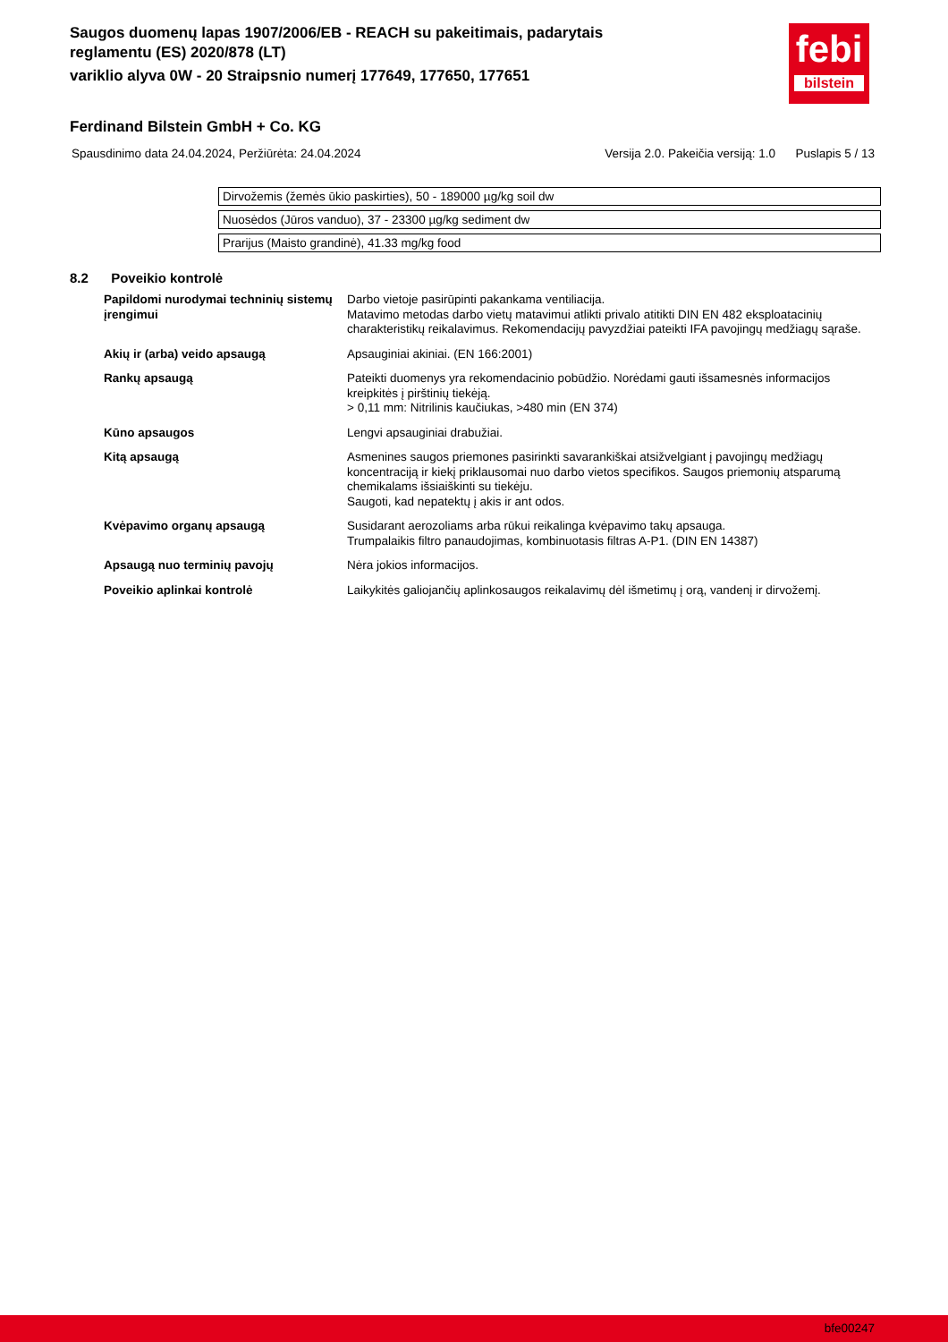Saugos duomenų lapas 1907/2006/EB - REACH su pakeitimais, padarytais reglamentu (ES) 2020/878 (LT)
variklio alyva 0W - 20 Straipsnio numerį 177649, 177650, 177651
febi
bilstein
Ferdinand Bilstein GmbH + Co. KG
Spausdinimo data 24.04.2024, Peržiūrėta: 24.04.2024 Versija 2.0. Pakeičia versiją: 1.0 Puslapis 5 / 13
Dirvožemis (žemės ūkio paskirties), 50 - 189000 µg/kg soil dw
Nuosėdos (Jūros vanduo), 37 - 23300 µg/kg sediment dw
Prarijus (Maisto grandinė), 41.33 mg/kg food
8.2 Poveikio kontrolė
| Papildomi nurodymai techninių sistemų įrengimui | Darbo vietoje pasirūpinti pakankama ventiliacija. Matavimo metodas darbo vietų matavimui atlikti privalo atitikti DIN EN 482 eksploatacinių charakteristikų reikalavimus. Rekomendacijų pavyzdžiai pateikti IFA pavojingų medžiagų sąraše. |
| Akių ir (arba) veido apsaugą | Apsauginiai akiniai. (EN 166:2001) |
| Rankų apsaugą | Pateikti duomenys yra rekomendacinio pobūdžio. Norėdami gauti išsamesnės informacijos kreipkitės į pirštinių tiekėją. > 0,11 mm: Nitrilinis kaučiukas, >480 min (EN 374) |
| Kūno apsaugos | Lengvi apsauginiai drabužiai. |
| Kitą apsaugą | Asmenines saugos priemones pasirinkti savarankiškai atsižvelgiant į pavojingų medžiagų koncentraciją ir kiekį priklausomai nuo darbo vietos specifikos. Saugos priemonių atsparumą chemikalams išsiaiškinti su tiekėju. Saugoti, kad nepatektų į akis ir ant odos. |
| Kvėpavimo organų apsaugą | Susidarant aerozoliams arba rūkui reikalinga kvėpavimo takų apsauga. Trumpalaikis filtro panaudojimas, kombinuotasis filtras A-P1. (DIN EN 14387) |
| Apsaugą nuo terminių pavojų | Nėra jokios informacijos. |
| Poveikio aplinkai kontrolė | Laikykitės galiojančių aplinkosaugos reikalavimų dėl išmetimų į orą, vandenį ir dirvožemį. |
bfe00247